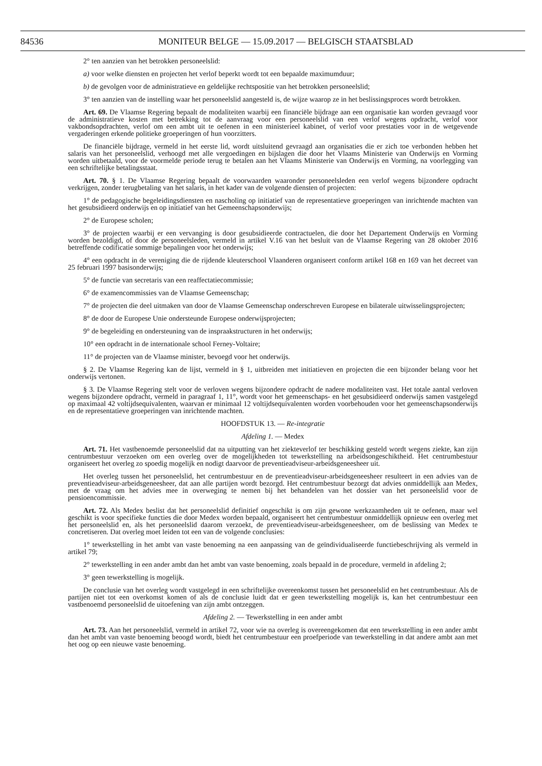84536 MONITEUR BELGE — 15.09.2017 — BELGISCH STAATSBLAD
2° ten aanzien van het betrokken personeelslid:
a) voor welke diensten en projecten het verlof beperkt wordt tot een bepaalde maximumduur;
b) de gevolgen voor de administratieve en geldelijke rechtspositie van het betrokken personeelslid;
3° ten aanzien van de instelling waar het personeelslid aangesteld is, de wijze waarop ze in het beslissingsproces wordt betrokken.
Art. 69. De Vlaamse Regering bepaalt de modaliteiten waarbij een financiële bijdrage aan een organisatie kan worden gevraagd voor de administratieve kosten met betrekking tot de aanvraag voor een personeelslid van een verlof wegens opdracht, verlof voor vakbondsopdrachten, verlof om een ambt uit te oefenen in een ministerieel kabinet, of verlof voor prestaties voor in de wetgevende vergaderingen erkende politieke groeperingen of hun voorzitters.
De financiële bijdrage, vermeld in het eerste lid, wordt uitsluitend gevraagd aan organisaties die er zich toe verbonden hebben het salaris van het personeelslid, verhoogd met alle vergoedingen en bijslagen die door het Vlaams Ministerie van Onderwijs en Vorming worden uitbetaald, voor de voormelde periode terug te betalen aan het Vlaams Ministerie van Onderwijs en Vorming, na voorlegging van een schriftelijke betalingsstaat.
Art. 70. § 1. De Vlaamse Regering bepaalt de voorwaarden waaronder personeelsleden een verlof wegens bijzondere opdracht verkrijgen, zonder terugbetaling van het salaris, in het kader van de volgende diensten of projecten:
1° de pedagogische begeleidingsdiensten en nascholing op initiatief van de representatieve groeperingen van inrichtende machten van het gesubsidieerd onderwijs en op initiatief van het Gemeenschapsonderwijs;
2° de Europese scholen;
3° de projecten waarbij er een vervanging is door gesubsidieerde contractuelen, die door het Departement Onderwijs en Vorming worden bezoldigd, of door de personeelsleden, vermeld in artikel V.16 van het besluit van de Vlaamse Regering van 28 oktober 2016 betreffende codificatie sommige bepalingen voor het onderwijs;
4° een opdracht in de vereniging die de rijdende kleuterschool Vlaanderen organiseert conform artikel 168 en 169 van het decreet van 25 februari 1997 basisonderwijs;
5° de functie van secretaris van een reaffectatiecommissie;
6° de examencommissies van de Vlaamse Gemeenschap;
7° de projecten die deel uitmaken van door de Vlaamse Gemeenschap onderschreven Europese en bilaterale uitwisselingsprojecten;
8° de door de Europese Unie ondersteunde Europese onderwijsprojecten;
9° de begeleiding en ondersteuning van de inspraakstructuren in het onderwijs;
10° een opdracht in de internationale school Ferney-Voltaire;
11° de projecten van de Vlaamse minister, bevoegd voor het onderwijs.
§ 2. De Vlaamse Regering kan de lijst, vermeld in § 1, uitbreiden met initiatieven en projecten die een bijzonder belang voor het onderwijs vertonen.
§ 3. De Vlaamse Regering stelt voor de verloven wegens bijzondere opdracht de nadere modaliteiten vast. Het totale aantal verloven wegens bijzondere opdracht, vermeld in paragraaf 1, 11°, wordt voor het gemeenschaps- en het gesubsidieerd onderwijs samen vastgelegd op maximaal 42 voltijdsequivalenten, waarvan er minimaal 12 voltijdsequivalenten worden voorbehouden voor het gemeenschapsonderwijs en de representatieve groeperingen van inrichtende machten.
HOOFDSTUK 13. — Re-integratie
Afdeling 1. — Medex
Art. 71. Het vastbenoemde personeelslid dat na uitputting van het ziekteverlof ter beschikking gesteld wordt wegens ziekte, kan zijn centrumbestuur verzoeken om een overleg over de mogelijkheden tot tewerkstelling na arbeidsongeschiktheid. Het centrumbestuur organiseert het overleg zo spoedig mogelijk en nodigt daarvoor de preventieadviseur-arbeidsgeneesheer uit.
Het overleg tussen het personeelslid, het centrumbestuur en de preventieadviseur-arbeidsgeneesheer resulteert in een advies van de preventieadviseur-arbeidsgeneesheer, dat aan alle partijen wordt bezorgd. Het centrumbestuur bezorgt dat advies onmiddellijk aan Medex, met de vraag om het advies mee in overweging te nemen bij het behandelen van het dossier van het personeelslid voor de pensioencommissie.
Art. 72. Als Medex beslist dat het personeelslid definitief ongeschikt is om zijn gewone werkzaamheden uit te oefenen, maar wel geschikt is voor specifieke functies die door Medex worden bepaald, organiseert het centrumbestuur onmiddellijk opnieuw een overleg met het personeelslid en, als het personeelslid daarom verzoekt, de preventieadviseur-arbeidsgeneesheer, om de beslissing van Medex te concretiseren. Dat overleg moet leiden tot een van de volgende conclusies:
1° tewerkstelling in het ambt van vaste benoeming na een aanpassing van de geïndividualiseerde functiebeschrijving als vermeld in artikel 79;
2° tewerkstelling in een ander ambt dan het ambt van vaste benoeming, zoals bepaald in de procedure, vermeld in afdeling 2;
3° geen tewerkstelling is mogelijk.
De conclusie van het overleg wordt vastgelegd in een schriftelijke overeenkomst tussen het personeelslid en het centrumbestuur. Als de partijen niet tot een overkomst komen of als de conclusie luidt dat er geen tewerkstelling mogelijk is, kan het centrumbestuur een vastbenoemd personeelslid de uitoefening van zijn ambt ontzeggen.
Afdeling 2. — Tewerkstelling in een ander ambt
Art. 73. Aan het personeelslid, vermeld in artikel 72, voor wie na overleg is overeengekomen dat een tewerkstelling in een ander ambt dan het ambt van vaste benoeming beoogd wordt, biedt het centrumbestuur een proefperiode van tewerkstelling in dat andere ambt aan met het oog op een nieuwe vaste benoeming.